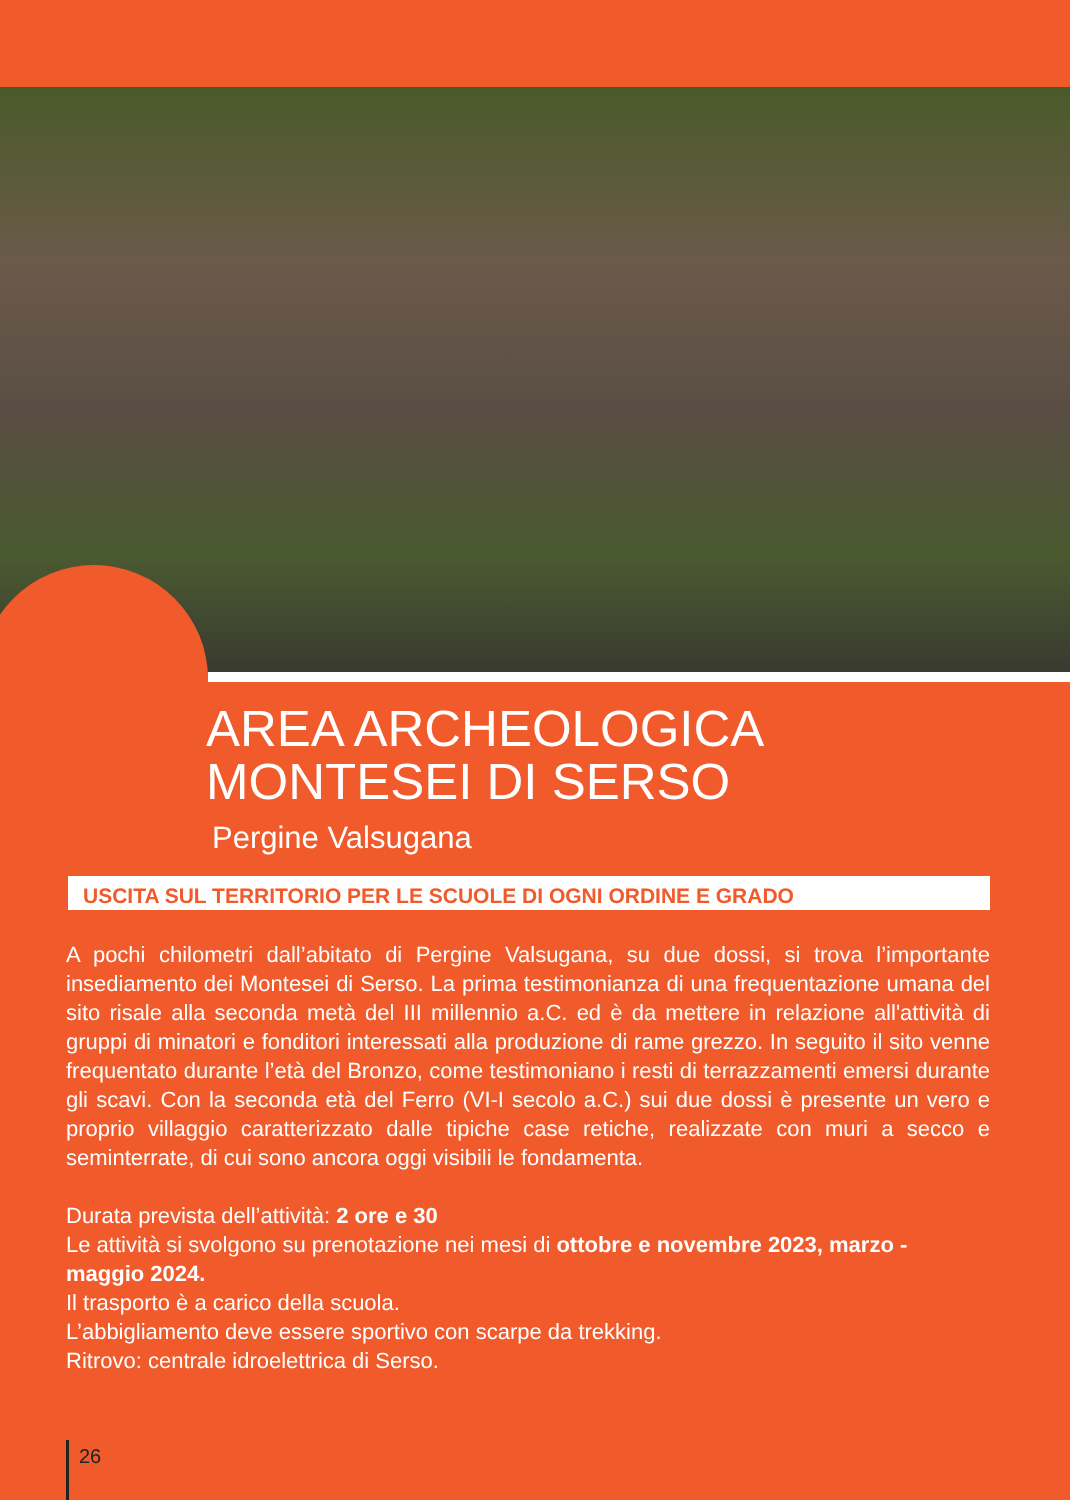AREA ARCHEOLOGICA
MONTESEI DI SERSO
Pergine Valsugana
USCITA SUL TERRITORIO PER LE SCUOLE DI OGNI ORDINE E GRADO
A pochi chilometri dall’abitato di Pergine Valsugana, su due dossi, si trova l’importante insediamento dei Montesei di Serso. La prima testimonianza di una frequentazione umana del sito risale alla seconda metà del III millennio a.C. ed è da mettere in relazione all'attività di gruppi di minatori e fonditori interessati alla produzione di rame grezzo. In seguito il sito venne frequentato durante l’età del Bronzo, come testimoniano i resti di terrazzamenti emersi durante gli scavi. Con la seconda età del Ferro (VI-I secolo a.C.) sui due dossi è presente un vero e proprio villaggio caratterizzato dalle tipiche case retiche, realizzate con muri a secco e seminterrate, di cui sono ancora oggi visibili le fondamenta.
Durata prevista dell’attività: 2 ore e 30
Le attività si svolgono su prenotazione nei mesi di ottobre e novembre 2023, marzo - maggio 2024.
Il trasporto è a carico della scuola.
L’abbigliamento deve essere sportivo con scarpe da trekking.
Ritrovo: centrale idroelettrica di Serso.
26